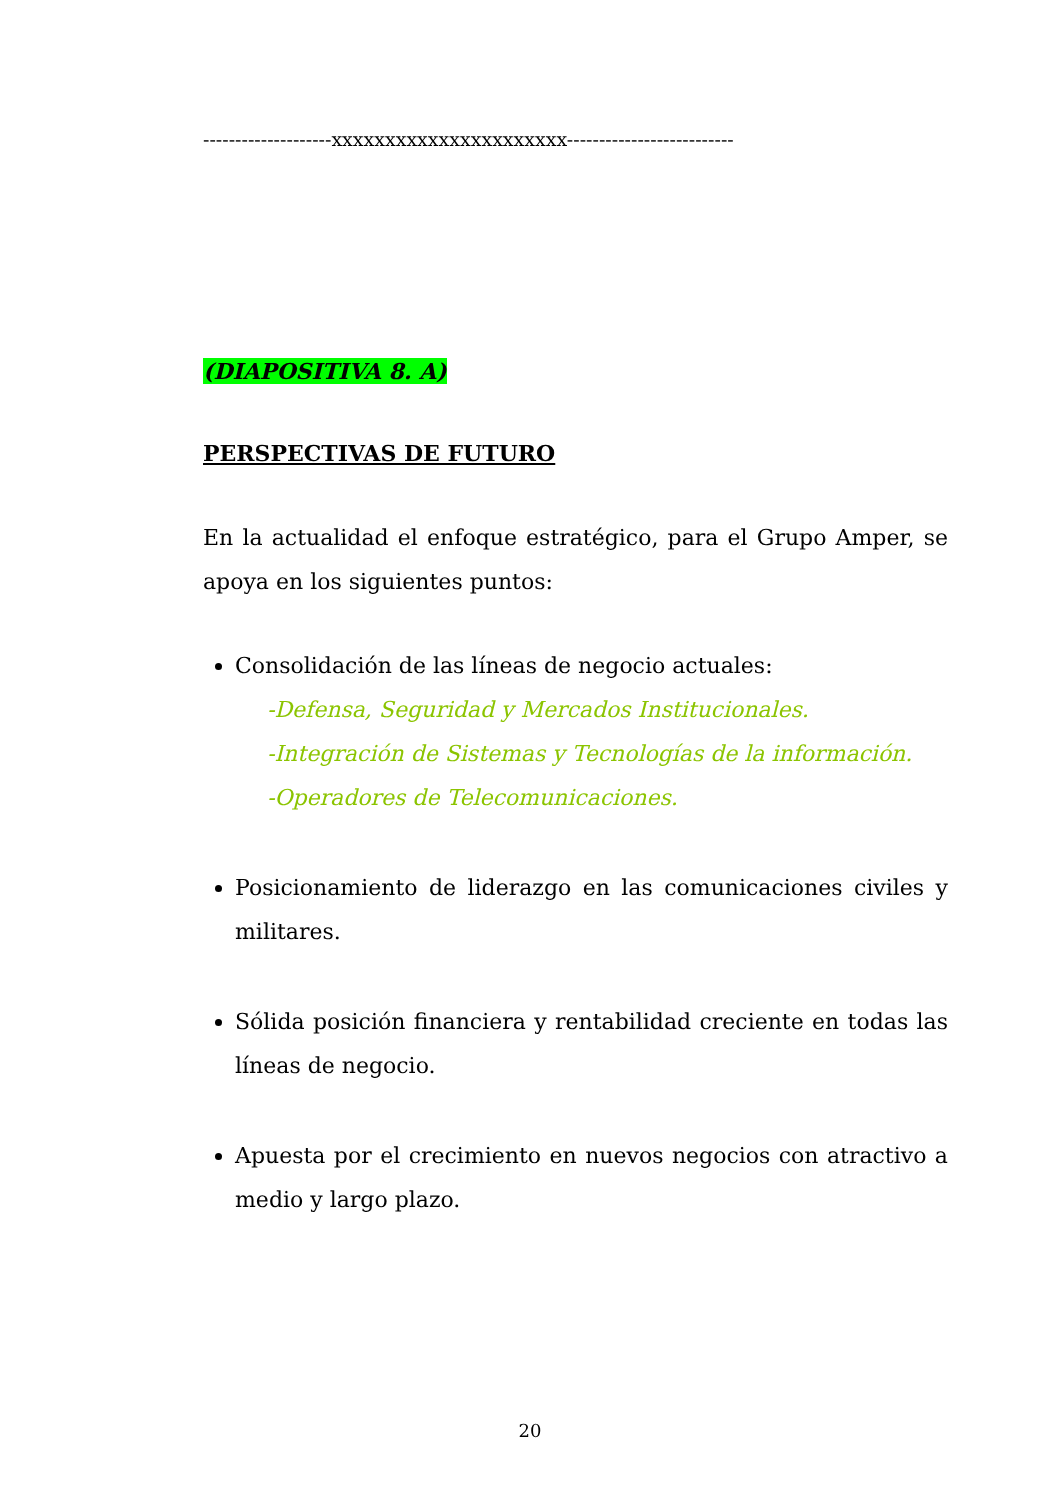--------------------xxxxxxxxxxxxxxxxxxxxxx--------------------------
(DIAPOSITIVA 8. A)
PERSPECTIVAS DE FUTURO
En la actualidad el enfoque estratégico, para el Grupo Amper, se apoya en los siguientes puntos:
Consolidación de las líneas de negocio actuales:
-Defensa, Seguridad y Mercados Institucionales.
-Integración de Sistemas y Tecnologías de la información.
-Operadores de Telecomunicaciones.
Posicionamiento de liderazgo en las comunicaciones civiles y militares.
Sólida posición financiera y rentabilidad creciente en todas las líneas de negocio.
Apuesta por el crecimiento en nuevos negocios con atractivo a medio y largo plazo.
20